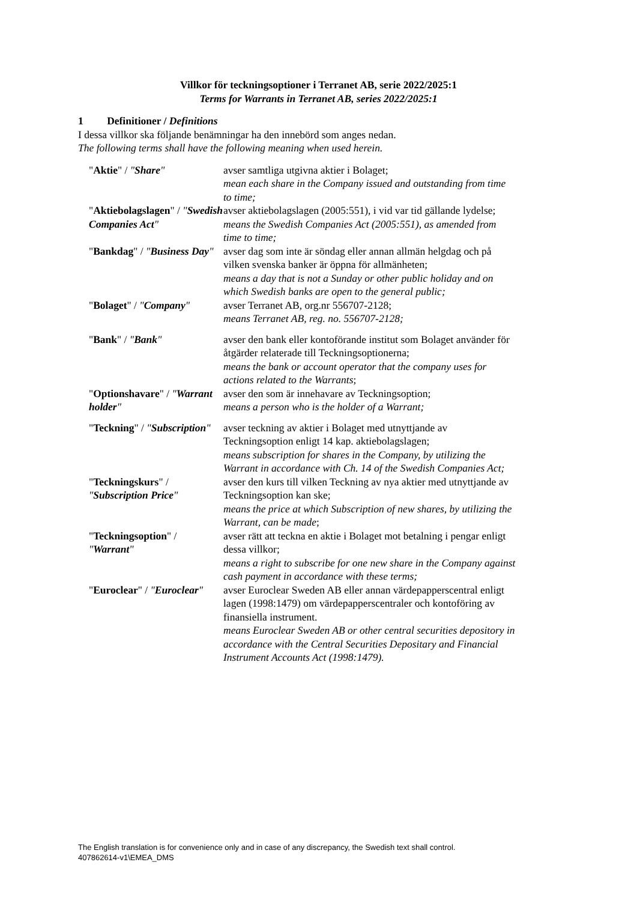Villkor för teckningsoptioner i Terranet AB, serie 2022/2025:1
Terms for Warrants in Terranet AB, series 2022/2025:1
1 Definitioner / Definitions
I dessa villkor ska följande benämningar ha den innebörd som anges nedan.
The following terms shall have the following meaning when used herein.
| " Aktie " / " Share " | avser samtliga utgivna aktier i Bolaget; mean each share in the Company issued and outstanding from time to time; |
| " Aktiebolagslagen " / " Swedish Companies Act " | avser aktiebolagslagen (2005:551), i vid var tid gällande lydelse; means the Swedish Companies Act (2005:551), as amended from time to time; |
| " Bankdag " / " Business Day " | avser dag som inte är söndag eller annan allmän helgdag och på vilken svenska banker är öppna för allmänheten; means a day that is not a Sunday or other public holiday and on which Swedish banks are open to the general public; |
| " Bolaget " / " Company " | avser Terranet AB, org.nr 556707-2128; means Terranet AB, reg. no. 556707-2128; |
| " Bank " / " Bank " | avser den bank eller kontoförande institut som Bolaget använder för åtgärder relaterade till Teckningsoptionerna; means the bank or account operator that the company uses for actions related to the Warrants ; |
| " Optionshavare " / " Warrant holder " | avser den som är innehavare av Teckningsoption; means a person who is the holder of a Warrant; |
| " Teckning " / " Subscription " | avser teckning av aktier i Bolaget med utnyttjande av Teckningsoption enligt 14 kap. aktiebolagslagen; means subscription for shares in the Company, by utilizing the Warrant in accordance with Ch. 14 of the Swedish Companies Act; |
| " Teckningskurs " / " Subscription Price " | avser den kurs till vilken Teckning av nya aktier med utnyttjande av Teckningsoption kan ske; means the price at which Subscription of new shares, by utilizing the Warrant, can be made ; |
| " Teckningsoption " / " Warrant " | avser rätt att teckna en aktie i Bolaget mot betalning i pengar enligt dessa villkor; means a right to subscribe for one new share in the Company against cash payment in accordance with these terms; |
| " Euroclear " / " Euroclear " | avser Euroclear Sweden AB eller annan värdepapperscentral enligt lagen (1998:1479) om värdepapperscentraler och kontoföring av finansiella instrument. means Euroclear Sweden AB or other central securities depository in accordance with the Central Securities Depositary and Financial Instrument Accounts Act (1998:1479). |
The English translation is for convenience only and in case of any discrepancy, the Swedish text shall control.
407862614-v1\EMEA_DMS